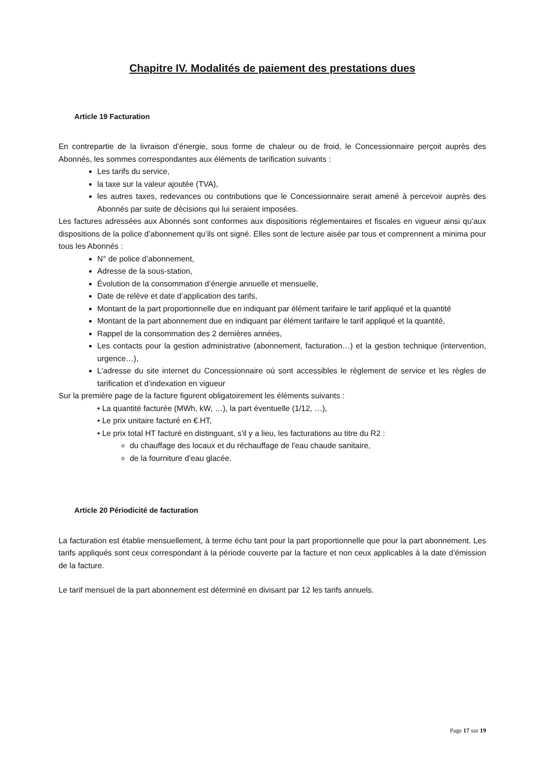Chapitre IV. Modalités de paiement des prestations dues
Article 19 Facturation
En contrepartie de la livraison d’énergie, sous forme de chaleur ou de froid, le Concessionnaire perçoit auprès des Abonnés, les sommes correspondantes aux éléments de tarification suivants :
Les tarifs du service,
la taxe sur la valeur ajoutée (TVA),
les autres taxes, redevances ou contributions que le Concessionnaire serait amené à percevoir auprès des Abonnés par suite de décisions qui lui seraient imposées.
Les factures adressées aux Abonnés sont conformes aux dispositions réglementaires et fiscales en vigueur ainsi qu’aux dispositions de la police d’abonnement qu’ils ont signé. Elles sont de lecture aisée par tous et comprennent a minima pour tous les Abonnés :
N° de police d’abonnement,
Adresse de la sous-station,
Évolution de la consommation d’énergie annuelle et mensuelle,
Date de relève et date d’application des tarifs,
Montant de la part proportionnelle due en indiquant par élément tarifaire le tarif appliqué et la quantité
Montant de la part abonnement due en indiquant par élément tarifaire le tarif appliqué et la quantité,
Rappel de la consommation des 2 dernières années,
Les contacts pour la gestion administrative (abonnement, facturation…) et la gestion technique (intervention, urgence…),
L'adresse du site internet du Concessionnaire où sont accessibles le règlement de service et les règles de tarification et d’indexation en vigueur
Sur la première page de la facture figurent obligatoirement les éléments suivants :
• La quantité facturée (MWh, kW, …), la part éventuelle (1/12, …),
• Le prix unitaire facturé en €.HT,
• Le prix total HT facturé en distinguant, s'il y a lieu, les facturations au titre du R2 :
du chauffage des locaux et du réchauffage de l'eau chaude sanitaire,
de la fourniture d’eau glacée.
Article 20 Périodicité de facturation
La facturation est établie mensuellement, à terme échu tant pour la part proportionnelle que pour la part abonnement. Les tarifs appliqués sont ceux correspondant à la période couverte par la facture et non ceux applicables à la date d’émission de la facture.
Le tarif mensuel de la part abonnement est déterminé en divisant par 12 les tarifs annuels.
Page 17 sur 19